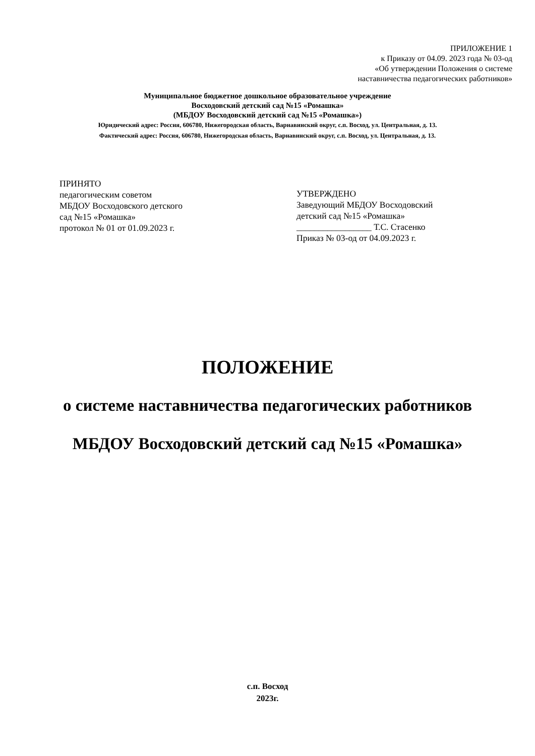ПРИЛОЖЕНИЕ 1
к Приказу от 04.09. 2023 года № 03-од
«Об утверждении Положения о системе
наставничества педагогических работников»
Муниципальное бюджетное дошкольное образовательное учреждение
Восходовский детский сад №15 «Ромашка»
(МБДОУ Восходовский детский сад №15 «Ромашка»)
Юридический адрес: Россия, 606780, Нижегородская область, Варнавинский округ, с.п. Восход, ул. Центральная, д. 13.
Фактический адрес: Россия, 606780, Нижегородская область, Варнавинский округ, с.п. Восход, ул. Центральная, д. 13.
ПРИНЯТО
педагогическим советом
МБДОУ Восходовского детского
сад №15 «Ромашка»
протокол № 01 от 01.09.2023 г.
УТВЕРЖДЕНО
Заведующий МБДОУ Восходовский
детский сад №15 «Ромашка»
_________________ Т.С. Стасенко
Приказ № 03-од от 04.09.2023 г.
ПОЛОЖЕНИЕ
о системе наставничества педагогических работников
МБДОУ Восходовский детский сад №15 «Ромашка»
с.п. Восход
2023г.